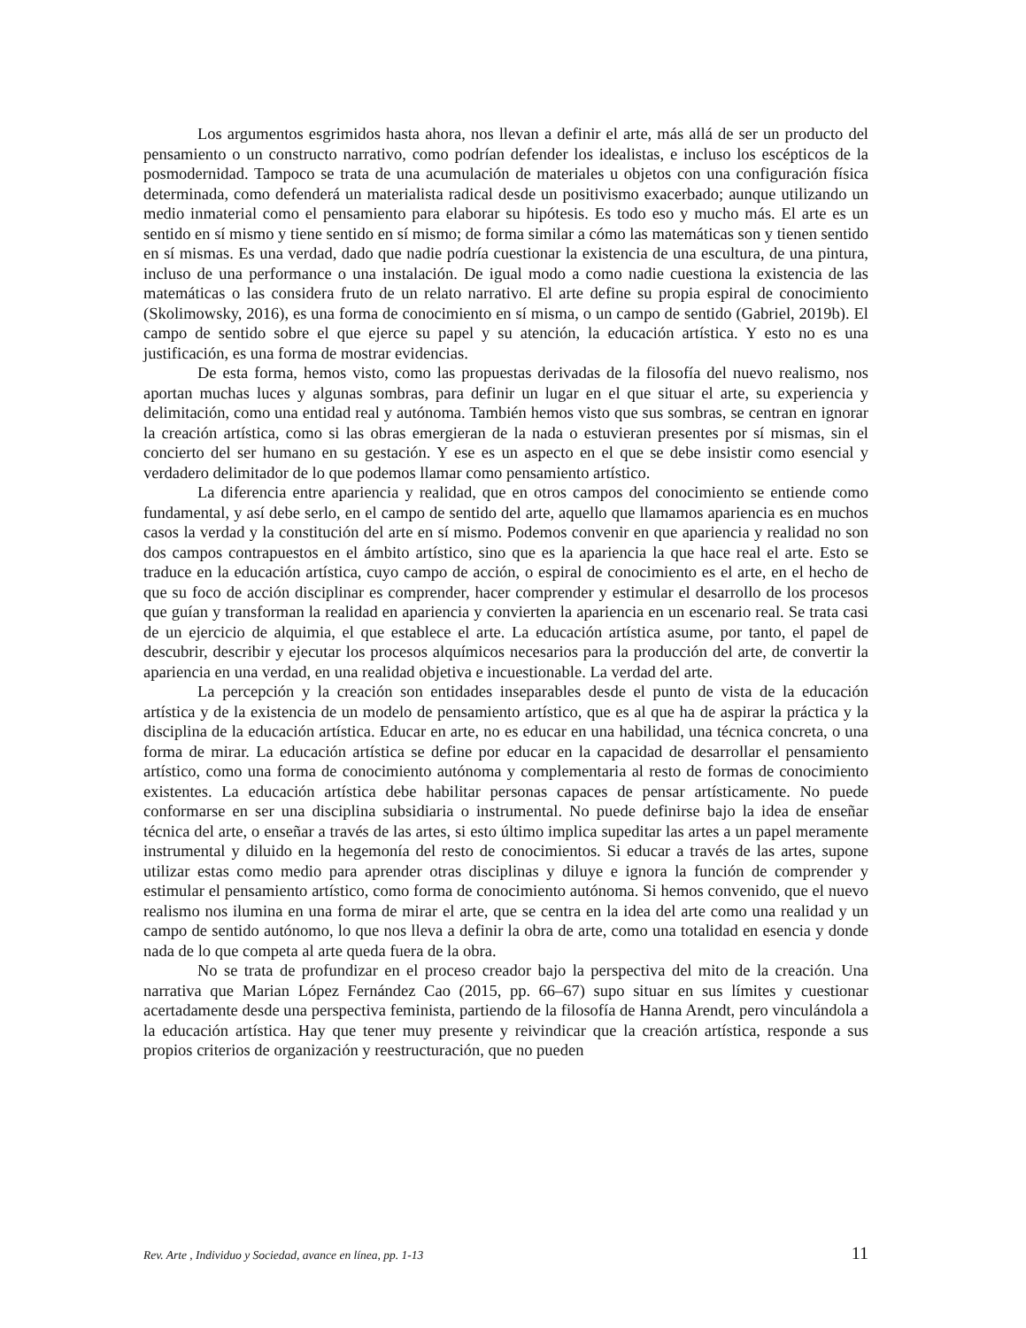Los argumentos esgrimidos hasta ahora, nos llevan a definir el arte, más allá de ser un producto del pensamiento o un constructo narrativo, como podrían defender los idealistas, e incluso los escépticos de la posmodernidad. Tampoco se trata de una acumulación de materiales u objetos con una configuración física determinada, como defenderá un materialista radical desde un positivismo exacerbado; aunque utilizando un medio inmaterial como el pensamiento para elaborar su hipótesis. Es todo eso y mucho más. El arte es un sentido en sí mismo y tiene sentido en sí mismo; de forma similar a cómo las matemáticas son y tienen sentido en sí mismas. Es una verdad, dado que nadie podría cuestionar la existencia de una escultura, de una pintura, incluso de una performance o una instalación. De igual modo a como nadie cuestiona la existencia de las matemáticas o las considera fruto de un relato narrativo. El arte define su propia espiral de conocimiento (Skolimowsky, 2016), es una forma de conocimiento en sí misma, o un campo de sentido (Gabriel, 2019b). El campo de sentido sobre el que ejerce su papel y su atención, la educación artística. Y esto no es una justificación, es una forma de mostrar evidencias.
De esta forma, hemos visto, como las propuestas derivadas de la filosofía del nuevo realismo, nos aportan muchas luces y algunas sombras, para definir un lugar en el que situar el arte, su experiencia y delimitación, como una entidad real y autónoma. También hemos visto que sus sombras, se centran en ignorar la creación artística, como si las obras emergieran de la nada o estuvieran presentes por sí mismas, sin el concierto del ser humano en su gestación. Y ese es un aspecto en el que se debe insistir como esencial y verdadero delimitador de lo que podemos llamar como pensamiento artístico.
La diferencia entre apariencia y realidad, que en otros campos del conocimiento se entiende como fundamental, y así debe serlo, en el campo de sentido del arte, aquello que llamamos apariencia es en muchos casos la verdad y la constitución del arte en sí mismo. Podemos convenir en que apariencia y realidad no son dos campos contrapuestos en el ámbito artístico, sino que es la apariencia la que hace real el arte. Esto se traduce en la educación artística, cuyo campo de acción, o espiral de conocimiento es el arte, en el hecho de que su foco de acción disciplinar es comprender, hacer comprender y estimular el desarrollo de los procesos que guían y transforman la realidad en apariencia y convierten la apariencia en un escenario real. Se trata casi de un ejercicio de alquimia, el que establece el arte. La educación artística asume, por tanto, el papel de descubrir, describir y ejecutar los procesos alquímicos necesarios para la producción del arte, de convertir la apariencia en una verdad, en una realidad objetiva e incuestionable. La verdad del arte.
La percepción y la creación son entidades inseparables desde el punto de vista de la educación artística y de la existencia de un modelo de pensamiento artístico, que es al que ha de aspirar la práctica y la disciplina de la educación artística. Educar en arte, no es educar en una habilidad, una técnica concreta, o una forma de mirar. La educación artística se define por educar en la capacidad de desarrollar el pensamiento artístico, como una forma de conocimiento autónoma y complementaria al resto de formas de conocimiento existentes. La educación artística debe habilitar personas capaces de pensar artísticamente. No puede conformarse en ser una disciplina subsidiaria o instrumental. No puede definirse bajo la idea de enseñar técnica del arte, o enseñar a través de las artes, si esto último implica supeditar las artes a un papel meramente instrumental y diluido en la hegemonía del resto de conocimientos. Si educar a través de las artes, supone utilizar estas como medio para aprender otras disciplinas y diluye e ignora la función de comprender y estimular el pensamiento artístico, como forma de conocimiento autónoma. Si hemos convenido, que el nuevo realismo nos ilumina en una forma de mirar el arte, que se centra en la idea del arte como una realidad y un campo de sentido autónomo, lo que nos lleva a definir la obra de arte, como una totalidad en esencia y donde nada de lo que competa al arte queda fuera de la obra.
No se trata de profundizar en el proceso creador bajo la perspectiva del mito de la creación. Una narrativa que Marian López Fernández Cao (2015, pp. 66–67) supo situar en sus límites y cuestionar acertadamente desde una perspectiva feminista, partiendo de la filosofía de Hanna Arendt, pero vinculándola a la educación artística. Hay que tener muy presente y reivindicar que la creación artística, responde a sus propios criterios de organización y reestructuración, que no pueden
Rev. Arte , Individuo y Sociedad, avance en línea, pp. 1-13 11